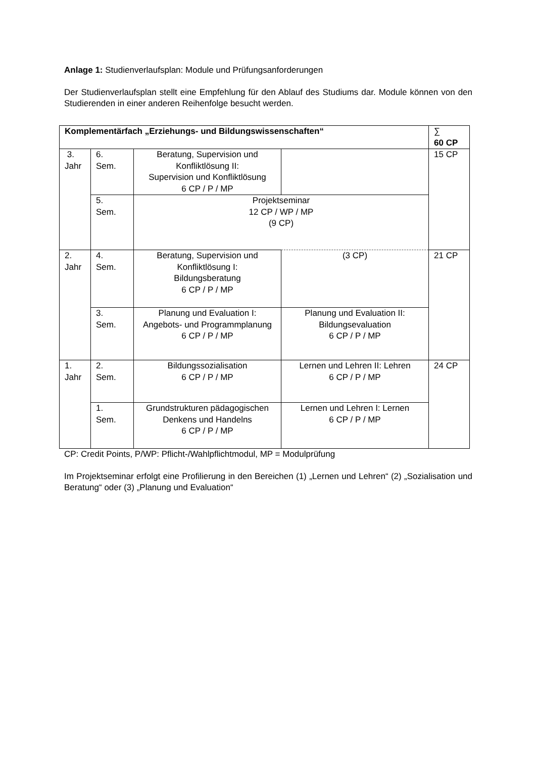Anlage 1: Studienverlaufsplan: Module und Prüfungsanforderungen
Der Studienverlaufsplan stellt eine Empfehlung für den Ablauf des Studiums dar. Module können von den Studierenden in einer anderen Reihenfolge besucht werden.
| Komplementärfach „Erziehungs- und Bildungswissenschaften“ | | | | ∑ 60 CP |
| 3. Jahr | 6. Sem. | Beratung, Supervision und Konfliktlösung II: Supervision und Konfliktlösung 6 CP / P / MP | | 15 CP |
| | 5. Sem. | Projektseminar 12 CP / WP / MP (9 CP) | | |
| 2. Jahr | 4. Sem. | Beratung, Supervision und Konfliktlösung I: Bildungsberatung 6 CP / P / MP | (3 CP) | 21 CP |
| | 3. Sem. | Planung und Evaluation I: Angebots- und Programmplanung 6 CP / P / MP | Planung und Evaluation II: Bildungsevaluation 6 CP / P / MP | |
| 1. Jahr | 2. Sem. | Bildungssozialisation 6 CP / P / MP | Lernen und Lehren II: Lehren 6 CP / P / MP | 24 CP |
| | 1. Sem. | Grundstrukturen pädagogischen Denkens und Handelns 6 CP / P / MP | Lernen und Lehren I: Lernen 6 CP / P / MP | |
CP: Credit Points, P/WP: Pflicht-/Wahlpflichtmodul, MP = Modulprüfung
Im Projektseminar erfolgt eine Profilierung in den Bereichen (1) „Lernen und Lehren“ (2) „Sozialisation und Beratung“ oder (3) „Planung und Evaluation“